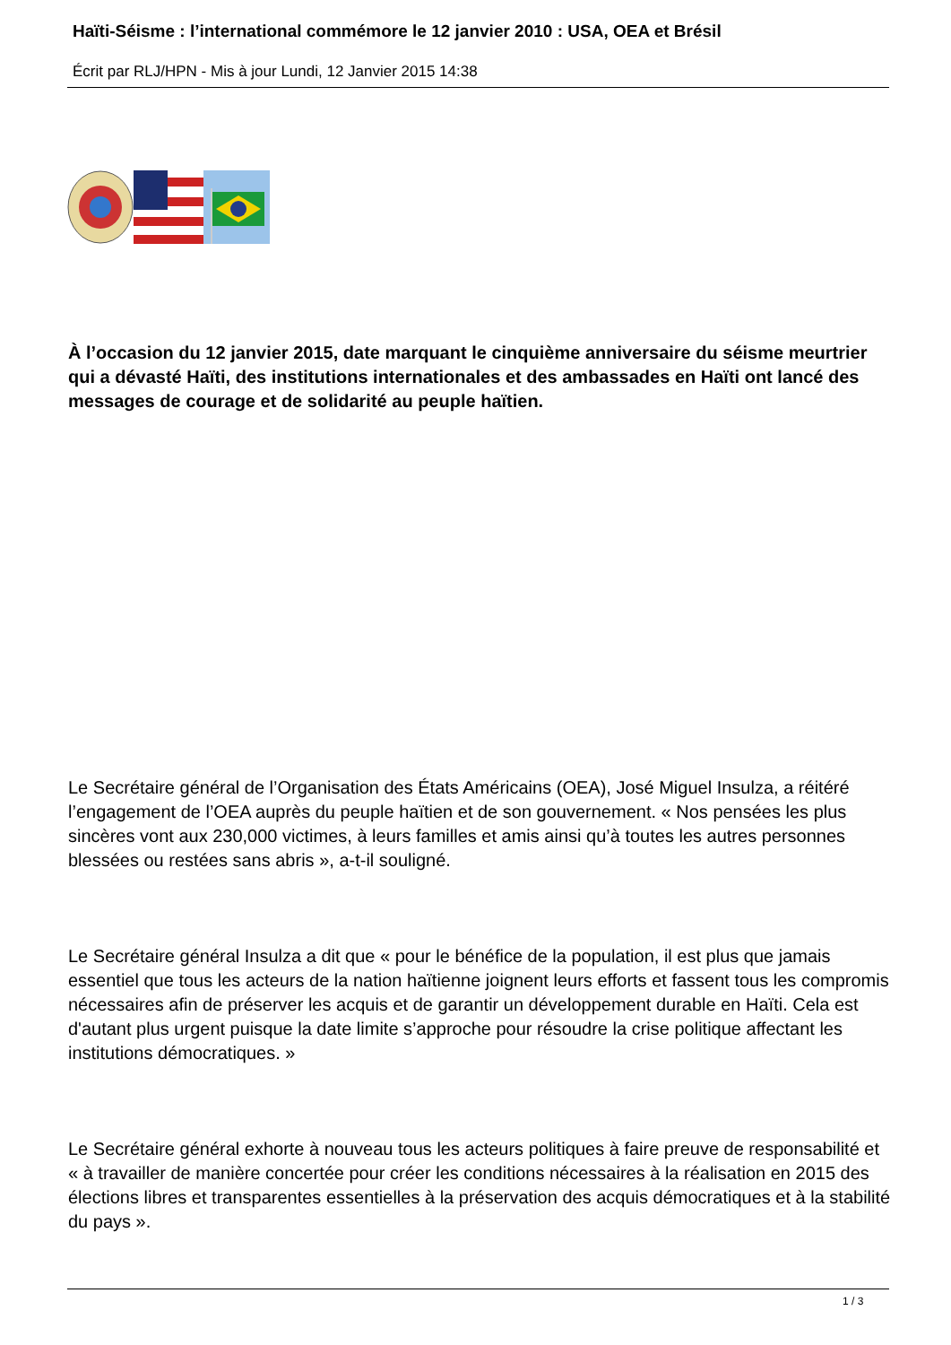Haïti-Séisme : l’international commémore le 12 janvier 2010 : USA, OEA et Brésil
Écrit par RLJ/HPN - Mis à jour Lundi, 12 Janvier 2015 14:38
À l’occasion du 12 janvier 2015, date marquant le cinquième anniversaire du séisme meurtrier qui a dévasté Haïti, des institutions internationales et des ambassades en Haïti ont lancé des messages de courage et de solidarité au peuple haïtien.
Le Secrétaire général de l’Organisation des États Américains (OEA), José Miguel Insulza, a réitéré l’engagement de l’OEA auprès du peuple haïtien et de son gouvernement. « Nos pensées les plus sincères vont aux 230,000 victimes, à leurs familles et amis ainsi qu’à toutes les autres personnes blessées ou restées sans abris », a-t-il souligné.
Le Secrétaire général Insulza a dit que « pour le bénéfice de la population, il est plus que jamais essentiel que tous les acteurs de la nation haïtienne joignent leurs efforts et fassent tous les compromis nécessaires afin de préserver les acquis et de garantir un développement durable en Haïti. Cela est d'autant plus urgent puisque la date limite s’approche pour résoudre la crise politique affectant les institutions démocratiques. »
Le Secrétaire général exhorte à nouveau tous les acteurs politiques à faire preuve de responsabilité et « à travailler de manière concertée pour créer les conditions nécessaires à la réalisation en 2015 des élections libres et transparentes essentielles à la préservation des acquis démocratiques et à la stabilité du pays ».
1 / 3